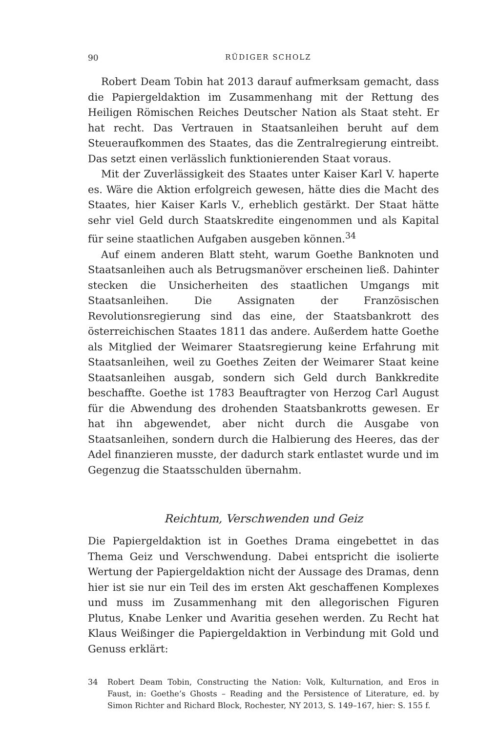90 RÜDIGER SCHOLZ
Robert Deam Tobin hat 2013 darauf aufmerksam gemacht, dass die Papiergeldaktion im Zusammenhang mit der Rettung des Heiligen Römischen Reiches Deutscher Nation als Staat steht. Er hat recht. Das Vertrauen in Staatsanleihen beruht auf dem Steueraufkommen des Staates, das die Zentralregierung eintreibt. Das setzt einen verlässlich funktionierenden Staat voraus.
Mit der Zuverlässigkeit des Staates unter Kaiser Karl V. haperte es. Wäre die Aktion erfolgreich gewesen, hätte dies die Macht des Staates, hier Kaiser Karls V., erheblich gestärkt. Der Staat hätte sehr viel Geld durch Staatskredite eingenommen und als Kapital für seine staatlichen Aufgaben ausgeben können.<sup>34</sup>
Auf einem anderen Blatt steht, warum Goethe Banknoten und Staatsanleihen auch als Betrugsmanöver erscheinen ließ. Dahinter stecken die Unsicherheiten des staatlichen Umgangs mit Staatsanleihen. Die Assignaten der Französischen Revolutionsregierung sind das eine, der Staatsbankrott des österreichischen Staates 1811 das andere. Außerdem hatte Goethe als Mitglied der Weimarer Staatsregierung keine Erfahrung mit Staatsanleihen, weil zu Goethes Zeiten der Weimarer Staat keine Staatsanleihen ausgab, sondern sich Geld durch Bankkredite beschaffte. Goethe ist 1783 Beauftragter von Herzog Carl August für die Abwendung des drohenden Staatsbankrotts gewesen. Er hat ihn abgewendet, aber nicht durch die Ausgabe von Staatsanleihen, sondern durch die Halbierung des Heeres, das der Adel finanzieren musste, der dadurch stark entlastet wurde und im Gegenzug die Staatsschulden übernahm.
Reichtum, Verschwenden und Geiz
Die Papiergeldaktion ist in Goethes Drama eingebettet in das Thema Geiz und Verschwendung. Dabei entspricht die isolierte Wertung der Papiergeldaktion nicht der Aussage des Dramas, denn hier ist sie nur ein Teil des im ersten Akt geschaffenen Komplexes und muss im Zusammenhang mit den allegorischen Figuren Plutus, Knabe Lenker und Avaritia gesehen werden. Zu Recht hat Klaus Weißinger die Papiergeldaktion in Verbindung mit Gold und Genuss erklärt:
34 Robert Deam Tobin, Constructing the Nation: Volk, Kulturnation, and Eros in Faust, in: Goethe’s Ghosts – Reading and the Persistence of Literature, ed. by Simon Richter and Richard Block, Rochester, NY 2013, S. 149–167, hier: S. 155 f.